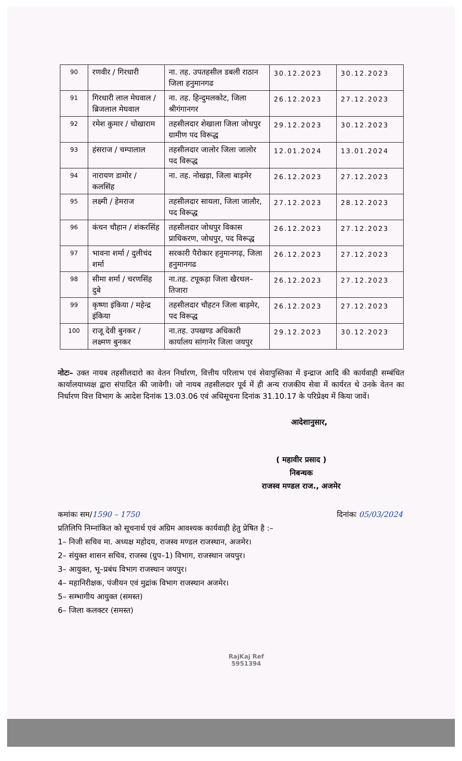| 90 | रणवीर / गिरधारी | ना. तह. उपतहसील डबली राठान जिला हनुमानगढ | 30.12.2023 | 30.12.2023 |
| 91 | गिरधारी लाल मेघवाल / ब्रिजलाल मेघवाल | ना. तह. हिन्दुमलकोट, जिला श्रीगंगानगर | 26.12.2023 | 27.12.2023 |
| 92 | रमेश कुमार / चोखाराम | तहसीलदार शेखाला जिला जोधपुर ग्रामीण पद विरूद्ध | 29.12.2023 | 30.12.2023 |
| 93 | हंसराज / चम्पालाल | तहसीलदार जालोर जिला जालोर पद विरूद्ध | 12.01.2024 | 13.01.2024 |
| 94 | नारायण डामोर / कलसिंह | ना. तह. नोखड़ा, जिला बाड़मेर | 26.12.2023 | 27.12.2023 |
| 95 | लक्ष्मी / हेमराज | तहसीलदार सायला, जिला जालौर, पद विरूद्ध | 27.12.2023 | 28.12.2023 |
| 96 | कंचन चौहान / शंकरसिंह | तहसीलदार जोधपुर विकास प्राधिकरण, जोधपुर, पद विरूद्ध | 26.12.2023 | 27.12.2023 |
| 97 | भावना शर्मा / दुलीचंद शर्मा | सरकारी पैरोकार हनुमानगढ़, जिला हनुमानगढ | 26.12.2023 | 27.12.2023 |
| 98 | सीमा शर्मा / चरणसिंह दुबे | ना.तह. टपूकड़ा जिला खैरथल–तिजारा | 26.12.2023 | 27.12.2023 |
| 99 | कृष्णा इंकिया / महेन्द्र इंकिया | तहसीलदार चौहटन जिला बाड़मेर, पद विरूद्ध | 26.12.2023 | 27.12.2023 |
| 100 | राजू देवी बुनकर / लक्ष्मण बुनकर | ना.तह. उपखण्ड अधिकारी कार्यालय सांगानेर जिला जयपुर | 29.12.2023 | 30.12.2023 |
नोटः– उक्त नायब तहसीलदारो का वेतन निर्धारण, वित्तीय परिलाभ एवं सेवापुस्तिका में इन्द्राज आदि की कार्यवाही सम्बंधित कार्यालयाध्यक्ष द्वारा संपादित की जावेगी। जो नायब तहसीलदार पूर्व में ही अन्य राजकीय सेवा में कार्यरत थे उनके वेतन का निर्धारण वित्त विभाग के आदेश दिनांक 13.03.06 एवं अधिसूचना दिनांक 31.10.17 के परिप्रेक्ष्य में किया जावें।
आदेशानुसार,
( महावीर प्रसाद )
निबन्धक
राजस्व मण्डल राज., अजमेर
कमांकः सम/1590 – 1750 दिनांकः 05/03/2024
प्रतिलिपि निम्नांकित को सूचनार्थ एवं अग्रिम आवश्यक कार्यवाही हेतु प्रेषित है :–
1– निजी सचिव मा. अध्यक्ष महोदय, राजस्व मण्डल राजस्थान, अजमेर।
2– संयुक्त शासन सचिव, राजस्व (ग्रुप–1) विभाग, राजस्थान जयपुर।
3– आयुक्त, भू–प्रबंध विभाग राजस्थान जयपुर।
4– महानिरीक्षक, पंजीयन एवं मुद्रांक विभाग राजस्थान अजमेर।
5– सम्भागीय आयुक्त (समस्त)
6– जिला कलक्टर (समस्त)
RajKaj Ref
5951394